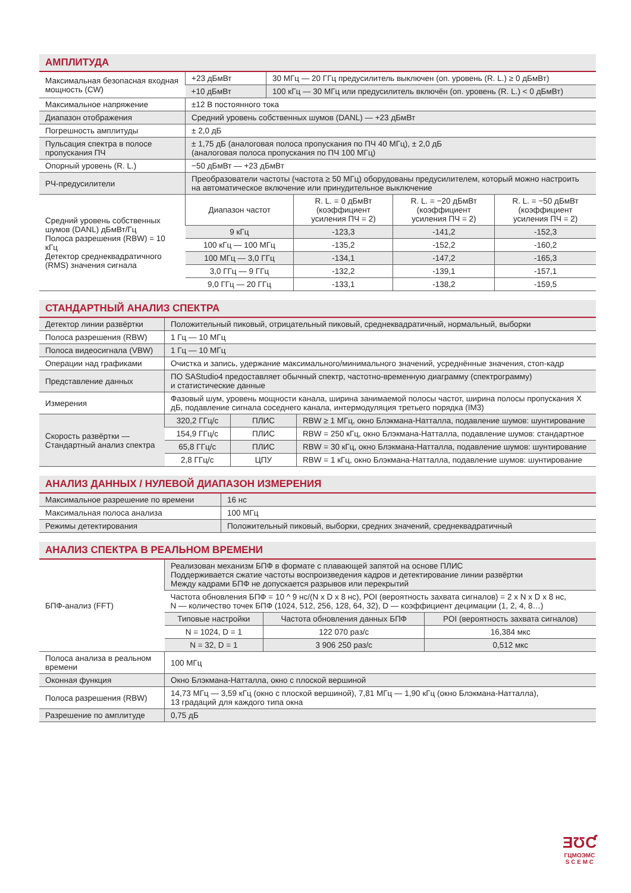АМПЛИТУДА
| Максимальная безопасная входная мощность (CW) | +23 дБмВт | 30 МГц — 20 ГГц предусилитель выключен (оп. уровень (R. L.) ≥ 0 дБмВт) |
| | +10 дБмВт | 100 кГц — 30 МГц или предусилитель включён (оп. уровень (R. L.) < 0 дБмВт) |
| Максимальное напряжение | ±12 В постоянного тока | |
| Диапазон отображения | Средний уровень собственных шумов (DANL) — +23 дБмВт | |
| Погрешность амплитуды | ± 2,0 дБ | |
| Пульсация спектра в полосе пропускания ПЧ | ± 1,75 дБ (аналоговая полоса пропускания по ПЧ 40 МГц), ± 2,0 дБ (аналоговая полоса пропускания по ПЧ 100 МГц) | |
| Опорный уровень (R. L.) | −50 дБмВт — +23 дБмВт | |
| РЧ-предусилители | Преобразователи частоты (частота ≥ 50 МГц) оборудованы предусилителем, который можно настроить на автоматическое включение или принудительное выключение | |
| Средний уровень собственных шумов (DANL) дБмВт/Гц Полоса разрешения (RBW) = 10 кГц Детектор среднеквадратичного (RMS) значения сигнала | Диапазон частот | R. L. = 0 дБмВт (коэффициент усиления ПЧ = 2) | R. L. = −20 дБмВт (коэффициент усиления ПЧ = 2) | R. L. = −50 дБмВт (коэффициент усиления ПЧ = 2) |
| | 9 кГц | -123,3 | -141,2 | -152,3 |
| | 100 кГц — 100 МГц | -135,2 | -152,2 | -160,2 |
| | 100 МГц — 3,0 ГГц | -134,1 | -147,2 | -165,3 |
| | 3,0 ГГц — 9 ГГц | -132,2 | -139,1 | -157,1 |
| | 9,0 ГГц — 20 ГГц | -133,1 | -138,2 | -159,5 |
СТАНДАРТНЫЙ АНАЛИЗ СПЕКТРА
| Детектор линии развёртки | Положительный пиковый, отрицательный пиковый, среднеквадратичный, нормальный, выборки | | |
| Полоса разрешения (RBW) | 1 Гц — 10 МГц | | |
| Полоса видеосигнала (VBW) | 1 Гц — 10 МГц | | |
| Операции над графиками | Очистка и запись, удержание максимального/минимального значений, усреднённые значения, стоп-кадр | | |
| Представление данных | ПО SAStudio4 предоставляет обычный спектр, частотно-временную диаграмму (спектрограмму) и статистические данные | | |
| Измерения | Фазовый шум, уровень мощности канала, ширина занимаемой полосы частот, ширина полосы пропускания X дБ, подавление сигнала соседнего канала, интермодуляция третьего порядка (IM3) | | |
| Скорость развёртки — Стандартный анализ спектра | 320,2 ГГц/с | ПЛИС | RBW ≥ 1 МГц, окно Блэкмана-Натталла, подавление шумов: шунтирование |
| | 154,9 ГГц/с | ПЛИС | RBW = 250 кГц, окно Блэкмана-Натталла, подавление шумов: стандартное |
| | 65,8 ГГц/с | ПЛИС | RBW = 30 кГц, окно Блэкмана-Натталла, подавление шумов: шунтирование |
| | 2,8 ГГц/с | ЦПУ | RBW = 1 кГц, окно Блэкмана-Натталла, подавление шумов: шунтирование |
АНАЛИЗ ДАННЫХ / НУЛЕВОЙ ДИАПАЗОН ИЗМЕРЕНИЯ
| Максимальное разрешение по времени | 16 нс |
| Максимальная полоса анализа | 100 МГц |
| Режимы детектирования | Положительный пиковый, выборки, средних значений, среднеквадратичный |
АНАЛИЗ СПЕКТРА В РЕАЛЬНОМ ВРЕМЕНИ
| БПФ-анализ (FFT) | Реализован механизм БПФ в формате с плавающей запятой на основе ПЛИС Поддерживается сжатие частоты воспроизведения кадров и детектирование линии развёртки Между кадрами БПФ не допускается разрывов или перекрытий | | |
| | Частота обновления БПФ = 10 ^ 9 нс/(N x D x 8 нс), POI (вероятность захвата сигналов) = 2 x N x D x 8 нс, N — количество точек БПФ (1024, 512, 256, 128, 64, 32), D — коэффициент децимации (1, 2, 4, 8…) | | |
| | Типовые настройки | Частота обновления данных БПФ | POI (вероятность захвата сигналов) |
| | N = 1024, D = 1 | 122 070 раз/с | 16,384 мкс |
| | N = 32, D = 1 | 3 906 250 раз/с | 0,512 мкс |
| Полоса анализа в реальном времени | 100 МГц | | |
| Оконная функция | Окно Блэкмана-Натталла, окно с плоской вершиной | | |
| Полоса разрешения (RBW) | 14,73 МГц — 3,59 кГц (окно с плоской вершиной), 7,81 МГц — 1,90 кГц (окно Блэкмана-Натталла), 13 градаций для каждого типа окна | | |
| Разрешение по амплитуде | 0,75 дБ | | |
ƎƱƇ
ГЦМОЭМС
S C E M C